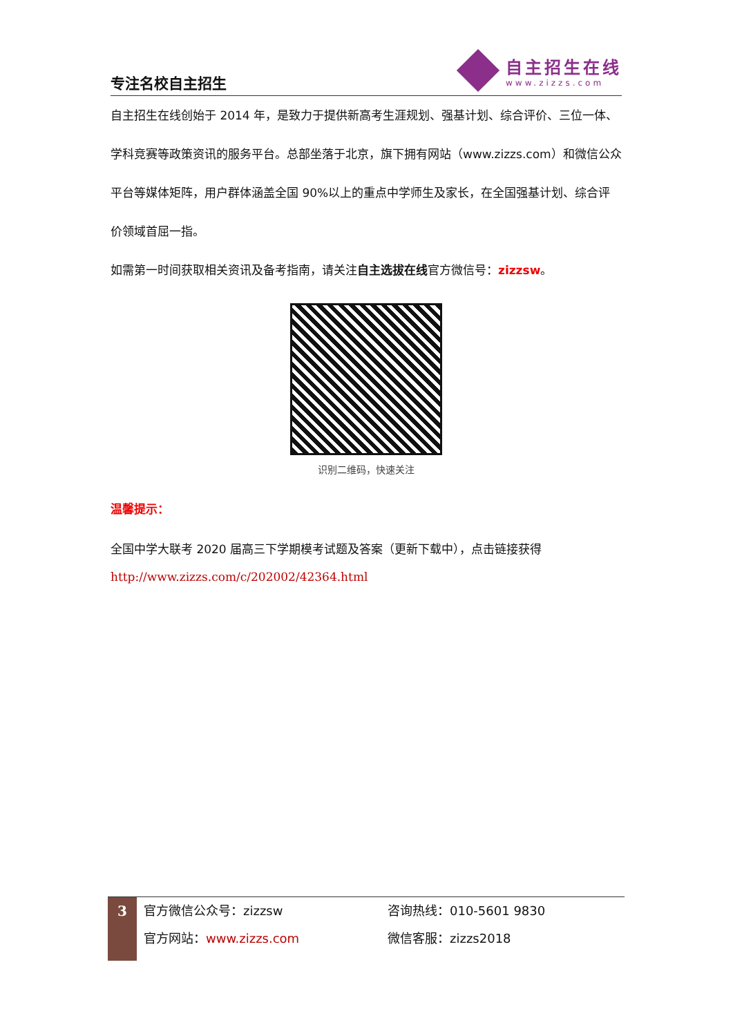专注名校自主招生
自主招生在线
www.zizzs.com
自主招生在线创始于 2014 年，是致力于提供新高考生涯规划、强基计划、综合评价、三位一体、学科竞赛等政策资讯的服务平台。总部坐落于北京，旗下拥有网站（www.zizzs.com）和微信公众平台等媒体矩阵，用户群体涵盖全国 90%以上的重点中学师生及家长，在全国强基计划、综合评价领域首屈一指。
如需第一时间获取相关资讯及备考指南，请关注自主选拔在线官方微信号：zizzsw。
识别二维码，快速关注
温馨提示：
全国中学大联考 2020 届高三下学期模考试题及答案（更新下载中），点击链接获得
http://www.zizzs.com/c/202002/42364.html
3
官方微信公众号：zizzsw
官方网站：www.zizzs.com
咨询热线：010-5601 9830
微信客服：zizzs2018